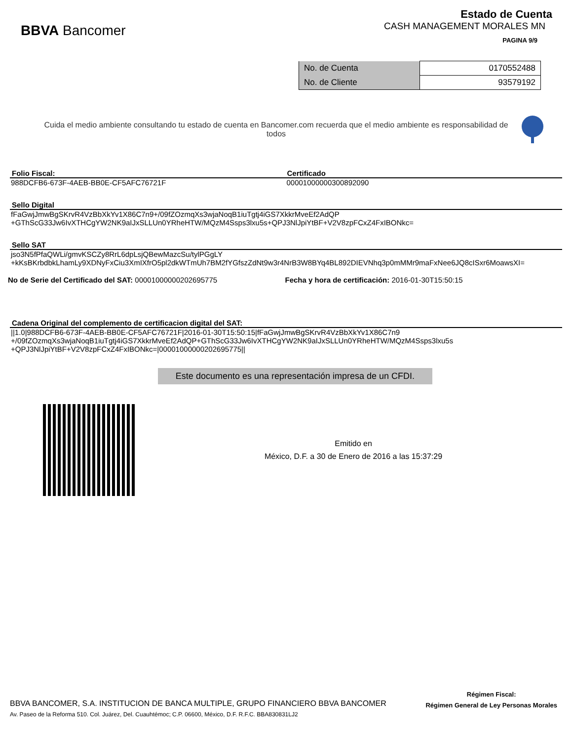BBVA Bancomer
Estado de Cuenta
CASH MANAGEMENT MORALES MN
PAGINA 9/9
| No. de Cuenta | 0170552488 |
| No. de Cliente | 93579192 |
Cuida el medio ambiente consultando tu estado de cuenta en Bancomer.com recuerda que el medio ambiente es responsabilidad de todos
Folio Fiscal: Certificado
988DCFB6-673F-4AEB-BB0E-CF5AFC76721F
00001000000300892090
Sello Digital
fFaGwjJmwBgSKrvR4VzBbXkYv1X86C7n9+/09fZOzmqXs3wjaNoqB1iuTgtj4iGS7XkkrMveEf2AdQP
+GThScG33Jw6IvXTHCgYW2NK9aIJxSLLUn0YRheHTW/MQzM4Ssps3lxu5s+QPJ3NlJpiYtBF+V2V8zpFCxZ4FxIBONkc=
Sello SAT
jso3N5fPfaQWLi/gmvKSCZy8RrL6dpLsjQBewMazcSu/tylPGgLY
+kKsBKrbdbkLhamLy9XDNyFxCiu3XmIXfrO5pl2dkWTmUh7BM2fYGfszZdNt9w3r4NrB3W8BYq4BL892DIEVNhq3p0mMMr9maFxNee6JQ8cISxr6MoawsXI=
No de Serie del Certificado del SAT: 00001000000202695775
Fecha y hora de certificación: 2016-01-30T15:50:15
Cadena Original del complemento de certificacion digital del SAT:
||1.0|988DCFB6-673F-4AEB-BB0E-CF5AFC76721F|2016-01-30T15:50:15|fFaGwjJmwBgSKrvR4VzBbXkYv1X86C7n9
+/09fZOzmqXs3wjaNoqB1iuTgtj4iGS7XkkrMveEf2AdQP+GThScG33Jw6IvXTHCgYW2NK9aIJxSLLUn0YRheHTW/MQzM4Ssps3lxu5s
+QPJ3NlJpiYtBF+V2V8zpFCxZ4FxIBONkc=|00001000000202695775||
Este documento es una representación impresa de un CFDI.
Emitido en
México, D.F. a 30 de Enero de 2016 a las 15:37:29
BBVA BANCOMER, S.A. INSTITUCION DE BANCA MULTIPLE, GRUPO FINANCIERO BBVA BANCOMER
Av. Paseo de la Reforma 510. Col. Juárez, Del. Cuauhtémoc; C.P. 06600, México, D.F. R.F.C. BBA830831LJ2
Régimen Fiscal:
Régimen General de Ley Personas Morales